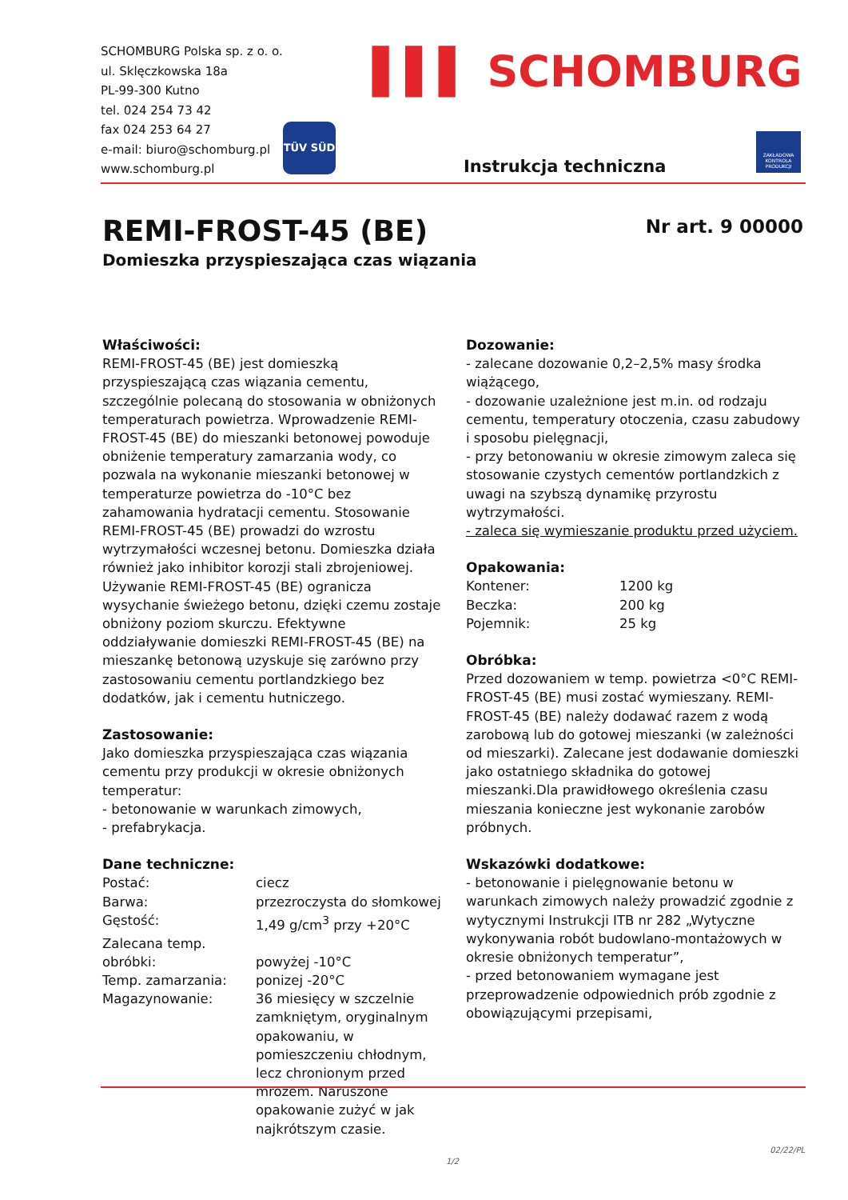SCHOMBURG Polska sp. z o. o.
ul. Sklęczkowska 18a
PL-99-300 Kutno
tel. 024 254 73 42
fax 024 253 64 27
e-mail: biuro@schomburg.pl
www.schomburg.pl
TÜV SÜD
▌▌▌ SCHOMBURG
Instrukcja techniczna
ZAKŁADOWA KONTROLA PRODUKCJI
REMI-FROST-45 (BE)
Domieszka przyspieszająca czas wiązania
Nr art. 9 00000
Właściwości:
REMI-FROST-45 (BE) jest domieszką przyspieszającą czas wiązania cementu, szczególnie polecaną do stosowania w obniżonych temperaturach powietrza. Wprowadzenie REMI-FROST-45 (BE) do mieszanki betonowej powoduje obniżenie temperatury zamarzania wody, co pozwala na wykonanie mieszanki betonowej w temperaturze powietrza do -10°C bez zahamowania hydratacji cementu. Stosowanie REMI-FROST-45 (BE) prowadzi do wzrostu wytrzymałości wczesnej betonu. Domieszka działa również jako inhibitor korozji stali zbrojeniowej. Używanie REMI-FROST-45 (BE) ogranicza wysychanie świeżego betonu, dzięki czemu zostaje obniżony poziom skurczu. Efektywne oddziaływanie domieszki REMI-FROST-45 (BE) na mieszankę betonową uzyskuje się zarówno przy zastosowaniu cementu portlandzkiego bez dodatków, jak i cementu hutniczego.
Zastosowanie:
Jako domieszka przyspieszająca czas wiązania cementu przy produkcji w okresie obniżonych temperatur:
- betonowanie w warunkach zimowych,
- prefabrykacja.
Dane techniczne:
| Postać: | ciecz |
| Barwa: | przezroczysta do słomkowej |
| Gęstość: | 1,49 g/cm<sup>3</sup> przy +20°C |
| Zalecana temp. obróbki: | powyżej -10°C |
| Temp. zamarzania: | ponizej -20°C |
| Magazynowanie: | 36 miesięcy w szczelnie zamkniętym, oryginalnym opakowaniu, w pomieszczeniu chłodnym, lecz chronionym przed mrozem. Naruszone opakowanie zużyć w jak najkrótszym czasie. |
Dozowanie:
- zalecane dozowanie 0,2–2,5% masy środka wiążącego,
- dozowanie uzależnione jest m.in. od rodzaju cementu, temperatury otoczenia, czasu zabudowy i sposobu pielęgnacji,
- przy betonowaniu w okresie zimowym zaleca się stosowanie czystych cementów portlandzkich z uwagi na szybszą dynamikę przyrostu wytrzymałości.
- zaleca się wymieszanie produktu przed użyciem.
Opakowania:
| Kontener: | 1200 kg |
| Beczka: | 200 kg |
| Pojemnik: | 25 kg |
Obróbka:
Przed dozowaniem w temp. powietrza <0°C REMI-FROST-45 (BE) musi zostać wymieszany. REMI-FROST-45 (BE) należy dodawać razem z wodą zarobową lub do gotowej mieszanki (w zależności od mieszarki). Zalecane jest dodawanie domieszki jako ostatniego składnika do gotowej mieszanki.Dla prawidłowego określenia czasu mieszania konieczne jest wykonanie zarobów próbnych.
Wskazówki dodatkowe:
- betonowanie i pielęgnowanie betonu w warunkach zimowych należy prowadzić zgodnie z wytycznymi Instrukcji ITB nr 282 „Wytyczne wykonywania robót budowlano-montażowych w okresie obniżonych temperatur”,
- przed betonowaniem wymagane jest przeprowadzenie odpowiednich prób zgodnie z obowiązującymi przepisami,
02/22/PL
1/2